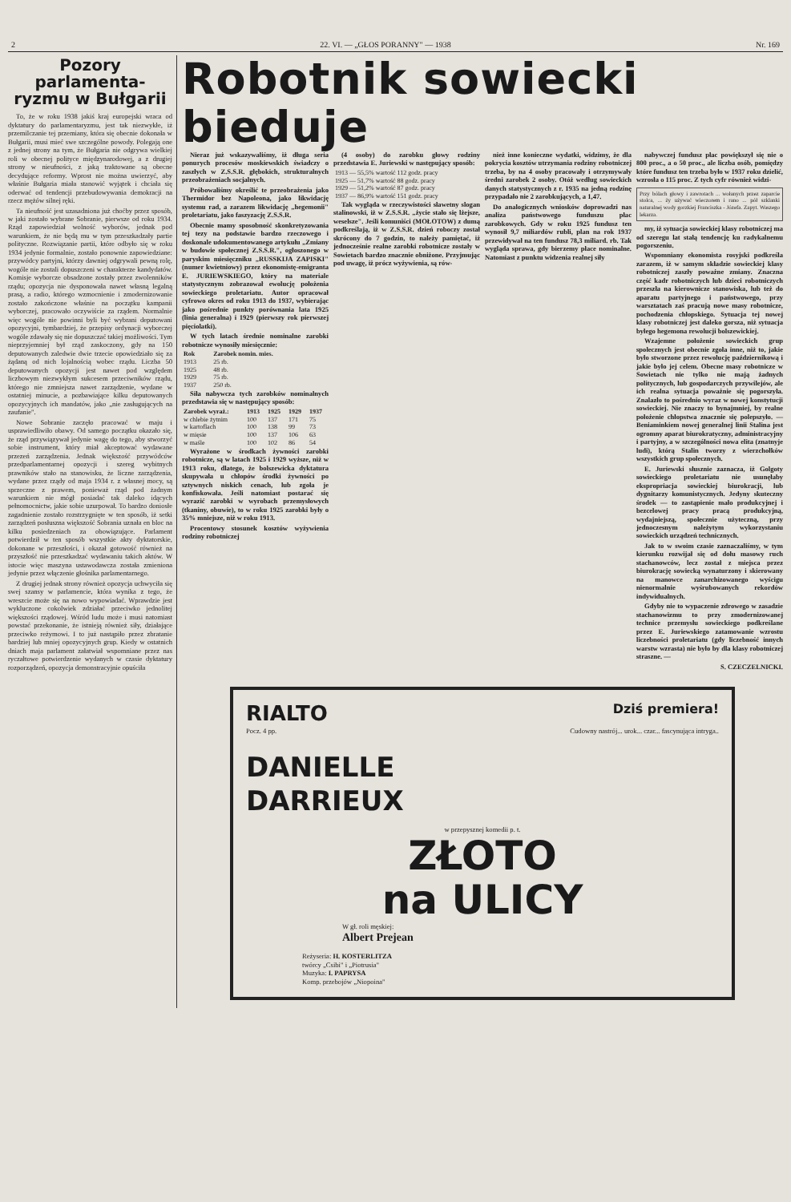2 22. VI. — „GŁOS PORANNY" — 1938 Nr. 169
Pozory parlamenta-ryzmu w Bułgarii
To, że w roku 1938 jakiś kraj europejski wraca od dyktatury do parlamentaryzmu, jest tak niezwykłe, iż przemilczanie tej przemiany, która się obecnie dokonała w Bułgarii, musi mieć swe szczególne powody. Polegają one z jednej strony na tym, że Bułgaria nie odgrywa wielkiej roli w obecnej polityce międzynarodowej, a z drugiej strony w nieufności, z jaką traktowane są obecne decydujące reformy. Wprost nie można uwierzyć, aby właśnie Bułgaria miała stanowić wyjątek i chciała się oderwać od tendencji przebudowywania demokracji na rzecz mężów silnej ręki.
Ta nieufność jest uzasadniona już choćby przez sposób, w jaki zostało wybrane Sobranie, pierwsze od roku 1934. Rząd zapowiedział wolność wyborów, jednak pod warunkiem, że nie będą mu w tym przeszkadzały partie polityczne. Rozwiązanie partii, które odbyło się w roku 1934 jedynie formalnie, zostało ponownie zapowiedziane: przywódcy partyjni, którzy dawniej odgrywali pewną rolę, wogóle nie zostali dopuszczeni w charakterze kandydatów. Komisje wyborcze obsadzone zostały przez zwolenników rządu; opozycja nie dysponowała nawet własną legalną prasą, a radio, którego wzmocnienie i zmodernizowanie zostało zakończone właśnie na początku kampanii wyborczej, pracowało oczywiście za rządem. Normalnie więc wogóle nie powinni byli być wybrani deputowani opozycyjni, tymbardziej, że przepisy ordynacji wyborczej wogóle zdawały się nie dopuszczać takiej możliwości. Tym nieprzyjemniej był rząd zaskoczony, gdy na 150 deputowanych zaledwie dwie trzecie opowiedziało się za żądaną od nich lojalnością wobec rządu. Liczba 50 deputowanych opozycji jest nawet pod względem liczbowym niezwykłym sukcesem przeciwników rządu, którego nie zmniejsza nawet zarządzenie, wydane w ostatniej minucie, a pozbawiające kilku deputowanych opozycyjnych ich mandatów, jako „nie zasługujących na zaufanie".
Nowe Sobranie zaczęło pracować w maju i usprawiedliwiło obawy. Od samego początku okazało się, że rząd przywiązywał jedynie wagę do tego, aby stworzyć sobie instrument, który miał akceptować wydawane przezeń zarządzenia. Jednak większość przywódców przedparlamentarnej opozycji i szereg wybitnych prawników stało na stanowisku, że liczne zarządzenia, wydane przez rządy od maja 1934 r. z własnej mocy, są sprzeczne z prawem, ponieważ rząd pod żadnym warunkiem nie mógł posiadać tak daleko idących pełnomocnictw, jakie sobie uzurpował. To bardzo doniosłe zagadnienie zostało rozstrzygnięte w ten sposób, iż setki zarządzeń posłuszna większość Sobrania uznała en bloc na kilku posiedzeniach za obowiązujące. Parlament potwierdził w ten sposób wszystkie akty dyktatorskie, dokonane w przeszłości, i okazał gotowość również na przyszłość nie przeszkadzać wydawaniu takich aktów. W istocie więc maszyna ustawodawcza została zmieniona jedynie przez włączenie głośnika parlamentarnego.
Z drugiej jednak strony również opozycja uchwyciła się swej szansy w parlamencie, która wynika z tego, że wreszcie może się na nowo wypowiadać. Wprawdzie jest wykluczone cokolwiek zdziałać przeciwko jednolitej większości rządowej. Wśród ludu może i musi natomiast powstać przekonanie, że istnieją również siły, działające przeciwko reżymowi. I to już nastąpiło przez zbratanie bardziej lub mniej opozycyjnych grup. Kiedy w ostatnich dniach maja parlament załatwiał wspomniane przez nas ryczałtowe potwierdzenie wydanych w czasie dyktatury rozporządzeń, opozycja demonstracyjnie opuściła
Robotnik sowiecki bieduje
Nieraz już wskazywaliśmy, iż długa seria ponurych procesów moskiewskich świadczy o zaszłych w Z.S.S.R. głębokich, strukturalnych przeobrażeniach socjalnych.
Próbowaliśmy określić te przeobrażenia jako Thermidor bez Napoleona, jako likwidację systemu rad, a zarazem likwidację „hegemonii" proletariatu, jako faszyzację Z.S.S.R.
Obecnie mamy sposobność skonkretyzowania tej tezy na podstawie bardzo rzeczowego i doskonale udokumentowanego artykułu „Zmiany w budowie społecznej Z.S.S.R.", ogłoszonego w paryskim miesięczniku „RUSSKIJA ZAPISKI" (numer kwietniowy) przez ekonomistę-emigranta E. JURIEWSKIEGO, który na materiale statystycznym zobrazował ewolucję położenia sowieckiego proletariatu. Autor opracował cyfrowo okres od roku 1913 do 1937, wybierając jako pośrednie punkty porównania lata 1925 (linia generalna) i 1929 (pierwszy rok pierwszej pięciolatki).
W tych latach średnie nominalne zarobki robotnicze wynosiły miesięcznie:
| Rok | Zarobek nomin. mies. |
| --- | --- |
| 1913 | 25 rb. |
| 1925 | 48 rb. |
| 1929 | 75 rb. |
| 1937 | 250 rb. |
Siła nabywcza tych zarobków nominalnych przedstawia się w następujący sposób:
| Zarobek wyraż.: | 1913 | 1925 | 1929 | 1937 |
| --- | --- | --- | --- | --- |
| w chlebie żytnim | 100 | 137 | 171 | 75 |
| w kartoflach | 100 | 138 | 99 | 73 |
| w mięsie | 100 | 137 | 106 | 63 |
| w maśle | 100 | 102 | 86 | 54 |
Wyrażone w środkach żywności zarobki robotnicze, są w latach 1925 i 1929 wyższe, niż w 1913 roku, dlatego, że bolszewicka dyktatura skupywała u chłopów środki żywności po sztywnych niskich cenach, lub zgoła je konfiskowała. Jeśli natomiast postarać się wyrazić zarobki w wyrobach przemysłowych (tkaniny, obuwie), to w roku 1925 zarobki były o 35% mniejsze, niż w roku 1913.
Procentowy stosunek kosztów wyżywienia rodziny robotniczej
(4 osoby) do zarobku głowy rodziny przedstawia E. Juriewski w następujący sposób:
| 1913 — 55,5% wartość 112 godz. pracy |
| 1925 — 51,7% wartość 88 godz. pracy |
| 1929 — 51,2% wartość 87 godz. pracy |
| 1937 — 86,9% wartość 151 godz. pracy |
Tak wygląda w rzeczywistości sławetny slogan stalinowski, iż w Z.S.S.R. „życie stało się lżejsze, weselsze". Jeśli komuniści (MOŁOTOW) z dumą podkreślają, iż w Z.S.S.R. dzień roboczy został skrócony do 7 godzin, to należy pamiętać, iż jednocześnie realne zarobki robotnicze zostały w Sowietach bardzo znacznie obniżone. Przyjmując pod uwagę, iż prócz wyżywienia, są rów-
nież inne konieczne wydatki, widzimy, że dla pokrycia kosztów utrzymania rodziny robotniczej trzeba, by na 4 osoby pracowały i otrzymywały średni zarobek 2 osoby. Otóż według sowieckich danych statystycznych z r. 1935 na jedną rodzinę przypadało nie 2 zarobkujących, a 1,47.
Do analogicznych wniosków doprowadzi nas analiza państwowego funduszu płac zarobkowych. Gdy w roku 1925 fundusz ten wynosił 9,7 miliardów rubli, plan na rok 1937 przewidywał na ten fundusz 78,3 miliard. rb. Tak wygląda sprawa, gdy bierzemy płace nominalne. Natomiast z punktu widzenia realnej siły
nabywczej fundusz płac powiększył się nie o 800 proc., a o 50 proc., ale liczba osób, pomiędzy które fundusz ten trzeba było w 1937 roku dzielić, wzrosła o 115 proc. Z tych cyfr również widzi-
Przy bólach głowy i zawrotach ... wołanych przez zaparcie stolca, ... ży używać wieczorem i rano ... pół szklanki naturalnej wody gorzkiej Franciszka - Józefa. Zapyt. Waszego lekarza.
my, iż sytuacja sowieckiej klasy robotniczej ma od szeregu lat stałą tendencję ku radykalnemu pogorszeniu.
Wspomniany ekonomista rosyjski podkreśla zarazem, iż w samym składzie sowieckiej klasy robotniczej zaszły poważne zmiany. Znaczna część kadr robotniczych lub dzieci robotniczych przeszła na kierownicze stanowiska, lub też do aparatu partyjnego i państwowego, przy warsztatach zaś pracują nowe masy robotnicze, pochodzenia chłopskiego. Sytuacja tej nowej klasy robotniczej jest daleko gorsza, niż sytuacja byłego hegemona rewolucji bolszewickiej.
Wzajemne położenie sowieckich grup społecznych jest obecnie zgoła inne, niż to, jakie było stworzone przez rewolucję październikową i jakie było jej celem. Obecne masy robotnicze w Sowietach nie tylko nie mają żadnych politycznych, lub gospodarczych przywilejów, ale ich realna sytuacja poważnie się pogorszyła. Znalazło to pośrednio wyraz w nowej konstytucji sowieckiej. Nie znaczy to bynajmniej, by realne położenie chłopstwa znacznie się polepszyło. — Beniaminkiem nowej generalnej linii Stalina jest ogromny aparat biurokratyczny, administracyjny i partyjny, a w szczególności nowa elita (znatnyje ludi), którą Stalin tworzy z wierzchołków wszystkich grup społecznych.
E. Juriewski słusznie zaznacza, iż Golgoty sowieckiego proletariatu nie usunęłaby ekspropriacja sowieckiej biurokracji, lub dygnitarzy komunistycznych. Jedyny skuteczny środek — to zastąpienie mało produkcyjnej i bezcelowej pracy pracą produkcyjną, wydajniejszą, społecznie użyteczną, przy jednoczesnym należytym wykorzystaniu sowieckich urządzeń technicznych.
Jak to w swoim czasie zaznaczaliśmy, w tym kierunku rozwijał się od dołu masowy ruch stachanowców, lecz został z miejsca przez biurokrację sowiecką wynaturzony i skierowany na manowce zanarchizowanego wyścigu nienormalnie wyśrubowanych rekordów indywidualnych.
Gdyby nie to wypaczenie zdrowego w zasadzie stachanowizmu to przy zmodernizowanej technice przemysłu sowieckiego podkreślane przez E. Juriewskiego zatamowanie wzrostu liczebności proletariatu (gdy liczebność innych warstw wzrasta) nie było by dla klasy robotniczej straszne. —
S. CZECZELNICKI.
RIALTO Dziś premiera!
Pocz. 4 pp. Cudowny nastrój... urok... czar... fascynująca intryga..
DANIELLE
DARRIEUX
w przepysznej komedii p. t.
ZŁOTO
na ULICY
W gł. roli męskiej:
Albert Prejean
Reżyseria: H. KOSTERLITZA
twórcy „Csibi" i „Piotrusia"
Muzyka: I. PAPRYSA
Komp. przebojów „Niopoina"